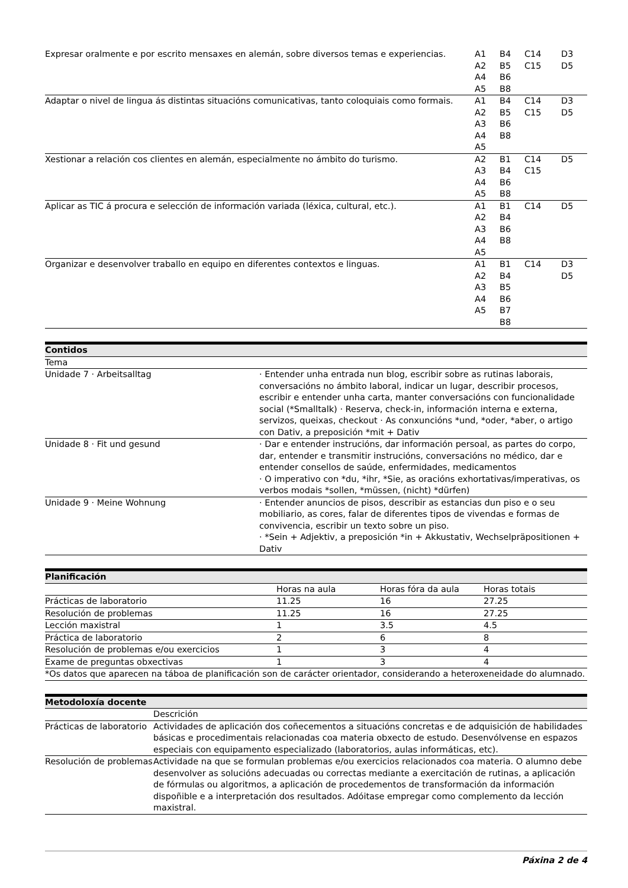| Expresar oralmente e por escrito mensaxes en alemán, sobre diversos temas e experiencias. | A1 A2 A4 A5 | B4 B5 B6 B8 | C14 C15 | D3 D5 |
| Adaptar o nivel de lingua ás distintas situacións comunicativas, tanto coloquiais como formais. | A1 A2 A3 A4 A5 | B4 B5 B6 B8 | C14 C15 | D3 D5 |
| Xestionar a relación cos clientes en alemán, especialmente no ámbito do turismo. | A2 A3 A4 A5 | B1 B4 B6 B8 | C14 C15 | D5 |
| Aplicar as TIC á procura e selección de información variada (léxica, cultural, etc.). | A1 A2 A3 A4 A5 | B1 B4 B6 B8 | C14 | D5 |
| Organizar e desenvolver traballo en equipo en diferentes contextos e linguas. | A1 A2 A3 A4 A5 | B1 B4 B5 B6 B7 B8 | C14 | D3 D5 |
| Contidos | |
| Tema | |
| Unidade 7 · Arbeitsalltag | · Entender unha entrada nun blog, escribir sobre as rutinas laborais, conversacións no ámbito laboral, indicar un lugar, describir procesos, escribir e entender unha carta, manter conversacións con funcionalidade social (*Smalltalk) · Reserva, check-in, información interna e externa, servizos, queixas, checkout · As conxuncións *und, *oder, *aber, o artigo con Dativ, a preposición *mit + Dativ |
| Unidade 8 · Fit und gesund | · Dar e entender instrucións, dar información persoal, as partes do corpo, dar, entender e transmitir instrucións, conversacións no médico, dar e entender consellos de saúde, enfermidades, medicamentos · O imperativo con *du, *ihr, *Sie, as oracións exhortativas/imperativas, os verbos modais *sollen, *müssen, (nicht) *dürfen) |
| Unidade 9 · Meine Wohnung | · Entender anuncios de pisos, describir as estancias dun piso e o seu mobiliario, as cores, falar de diferentes tipos de vivendas e formas de convivencia, escribir un texto sobre un piso. · *Sein + Adjektiv, a preposición *in + Akkustativ, Wechselpräpositionen + Dativ |
| Planificación | | | |
| | Horas na aula | Horas fóra da aula | Horas totais |
| Prácticas de laboratorio | 11.25 | 16 | 27.25 |
| Resolución de problemas | 11.25 | 16 | 27.25 |
| Lección maxistral | 1 | 3.5 | 4.5 |
| Práctica de laboratorio | 2 | 6 | 8 |
| Resolución de problemas e/ou exercicios | 1 | 3 | 4 |
| Exame de preguntas obxectivas | 1 | 3 | 4 |
| *Os datos que aparecen na táboa de planificación son de carácter orientador, considerando a heteroxeneidade do alumnado. | | | |
| Metodoloxía docente | |
| | Descrición |
| Prácticas de laboratorio | Actividades de aplicación dos coñecementos a situacións concretas e de adquisición de habilidades básicas e procedimentais relacionadas coa materia obxecto de estudo. Desenvólvense en espazos especiais con equipamento especializado (laboratorios, aulas informáticas, etc). |
| Resolución de problemas | Actividade na que se formulan problemas e/ou exercicios relacionados coa materia. O alumno debe desenvolver as solucións adecuadas ou correctas mediante a exercitación de rutinas, a aplicación de fórmulas ou algoritmos, a aplicación de procedementos de transformación da información dispoñible e a interpretación dos resultados. Adóitase empregar como complemento da lección maxistral. |
Páxina 2 de 4